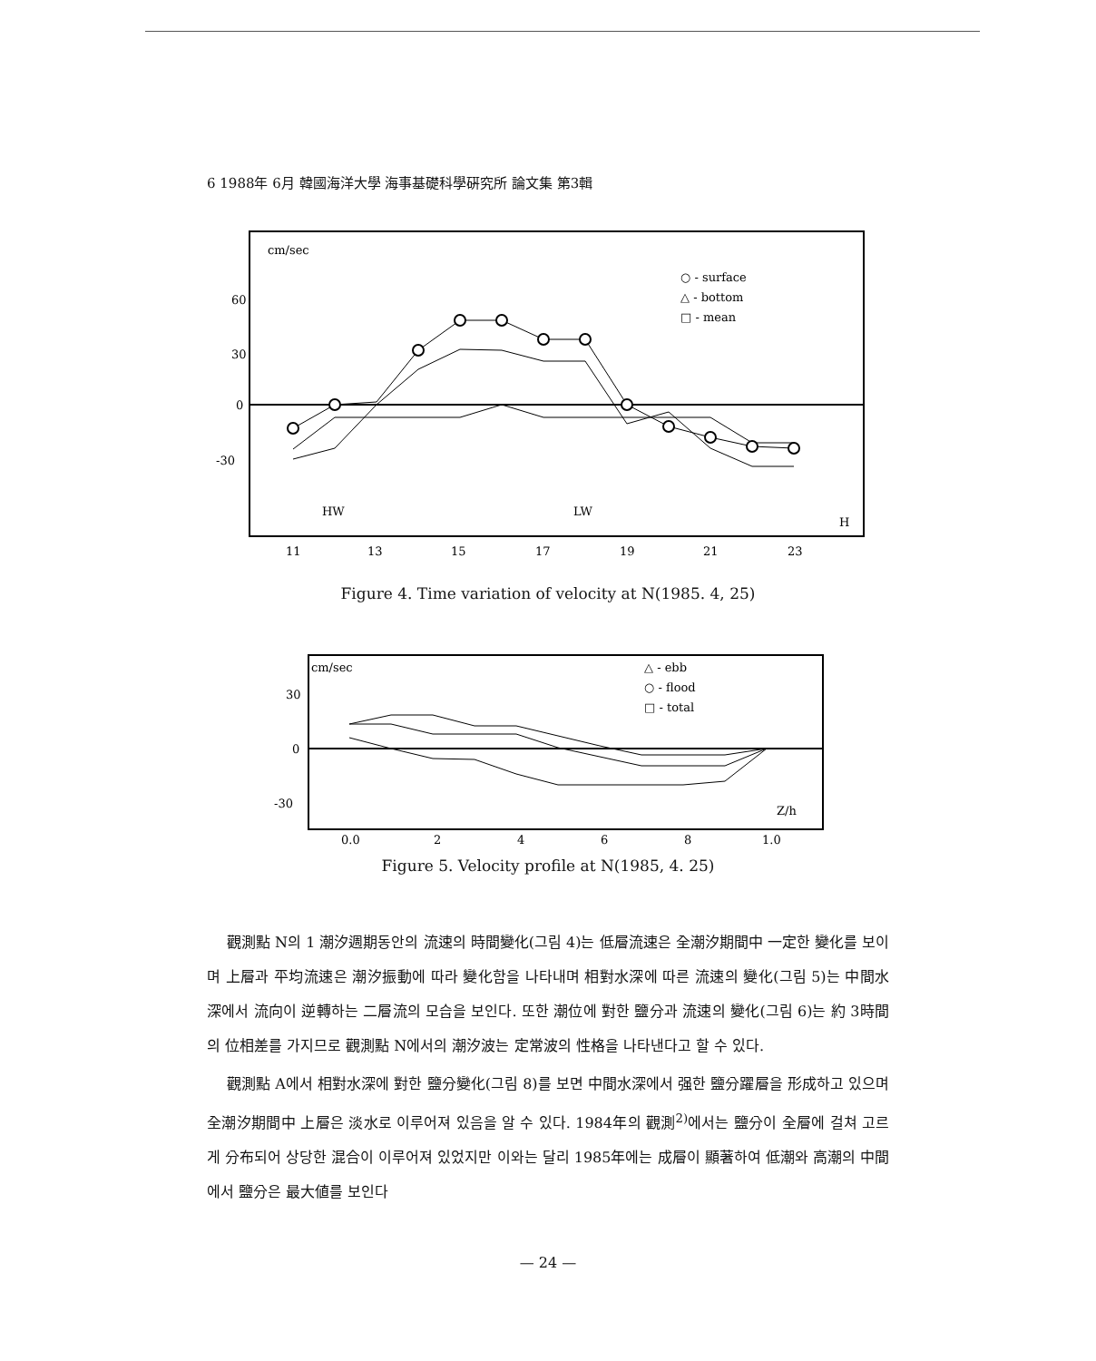6 1988年 6月 韓國海洋大學 海事基礎科學硏究所 論文集 第3輯
cm/sec
60
30
0
-30
○ - surface
△ - bottom
□ - mean
HW
LW
H
11
13
15
17
19
21
23
Figure 4. Time variation of velocity at N(1985. 4, 25)
cm/sec
30
0
-30
△ - ebb
○ - flood
□ - total
Z/h
0.0
2
4
6
8
1.0
Figure 5. Velocity profile at N(1985, 4. 25)
觀測點 N의 1 潮汐週期동안의 流速의 時間變化(그림 4)는 低層流速은 全潮汐期間中 一定한 變化를 보이며 上層과 平均流速은 潮汐振動에 따라 變化함을 나타내며 相對水深에 따른 流速의 變化(그림 5)는 中間水深에서 流向이 逆轉하는 二層流의 모습을 보인다. 또한 潮位에 對한 鹽分과 流速의 變化(그림 6)는 約 3時間의 位相差를 가지므로 觀測點 N에서의 潮汐波는 定常波의 性格을 나타낸다고 할 수 있다.
觀測點 A에서 相對水深에 對한 鹽分變化(그림 8)를 보면 中間水深에서 强한 鹽分躍層을 形成하고 있으며 全潮汐期間中 上層은 淡水로 이루어져 있음을 알 수 있다. 1984年의 觀測<sup>2)</sup>에서는 鹽分이 全層에 걸쳐 고르게 分布되어 상당한 混合이 이루어져 있었지만 이와는 달리 1985年에는 成層이 顯著하여 低潮와 高潮의 中間에서 鹽分은 最大値를 보인다
— 24 —